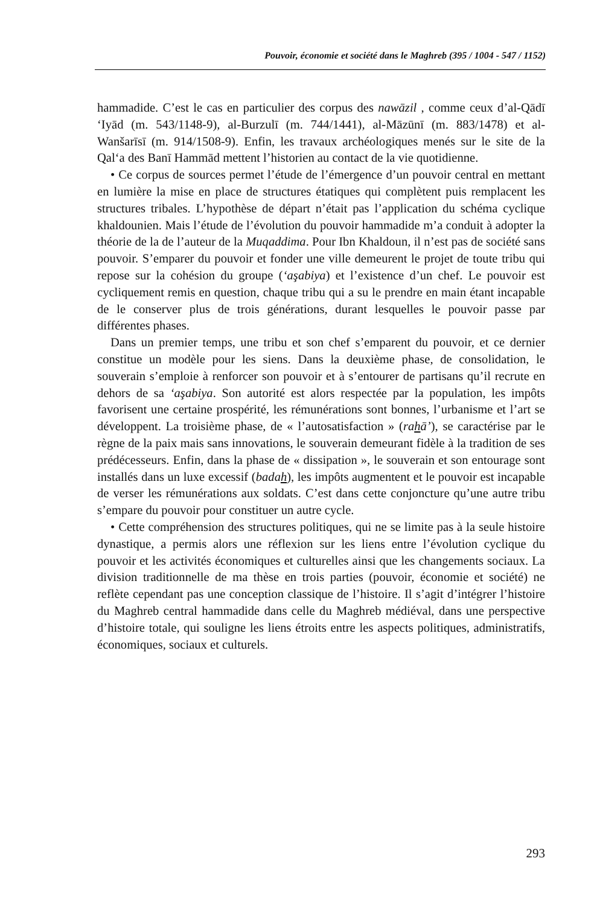Pouvoir, économie et société dans le Maghreb (395 / 1004 - 547 / 1152)
hammadide. C’est le cas en particulier des corpus des nawāzil , comme ceux d’al-Qādī ‘Iyād (m. 543/1148-9), al-Burzulī (m. 744/1441), al-Māzūnī (m. 883/1478) et al-Wanšarīsī (m. 914/1508-9). Enfin, les travaux archéologiques menés sur le site de la Qal‘a des Banī Hammād mettent l’historien au contact de la vie quotidienne.
• Ce corpus de sources permet l’étude de l’émergence d’un pouvoir central en mettant en lumière la mise en place de structures étatiques qui complètent puis remplacent les structures tribales. L’hypothèse de départ n’était pas l’application du schéma cyclique khaldounien. Mais l’étude de l’évolution du pouvoir hammadide m’a conduit à adopter la théorie de la de l’auteur de la Muqaddima. Pour Ibn Khaldoun, il n’est pas de société sans pouvoir. S’emparer du pouvoir et fonder une ville demeurent le projet de toute tribu qui repose sur la cohésion du groupe (‘aşabiya) et l’existence d’un chef. Le pouvoir est cycliquement remis en question, chaque tribu qui a su le prendre en main étant incapable de le conserver plus de trois générations, durant lesquelles le pouvoir passe par différentes phases.
Dans un premier temps, une tribu et son chef s’emparent du pouvoir, et ce dernier constitue un modèle pour les siens. Dans la deuxième phase, de consolidation, le souverain s’emploie à renforcer son pouvoir et à s’entourer de partisans qu’il recrute en dehors de sa ‘aşabiya. Son autorité est alors respectée par la population, les impôts favorisent une certaine prospérité, les rémunérations sont bonnes, l’urbanisme et l’art se développent. La troisième phase, de « l’autosatisfaction » (rahā’), se caractérise par le règne de la paix mais sans innovations, le souverain demeurant fidèle à la tradition de ses prédécesseurs. Enfin, dans la phase de « dissipation », le souverain et son entourage sont installés dans un luxe excessif (badah), les impôts augmentent et le pouvoir est incapable de verser les rémunérations aux soldats. C’est dans cette conjoncture qu’une autre tribu s’empare du pouvoir pour constituer un autre cycle.
• Cette compréhension des structures politiques, qui ne se limite pas à la seule histoire dynastique, a permis alors une réflexion sur les liens entre l’évolution cyclique du pouvoir et les activités économiques et culturelles ainsi que les changements sociaux. La division traditionnelle de ma thèse en trois parties (pouvoir, économie et société) ne reflète cependant pas une conception classique de l’histoire. Il s’agit d’intégrer l’histoire du Maghreb central hammadide dans celle du Maghreb médiéval, dans une perspective d’histoire totale, qui souligne les liens étroits entre les aspects politiques, administratifs, économiques, sociaux et culturels.
293